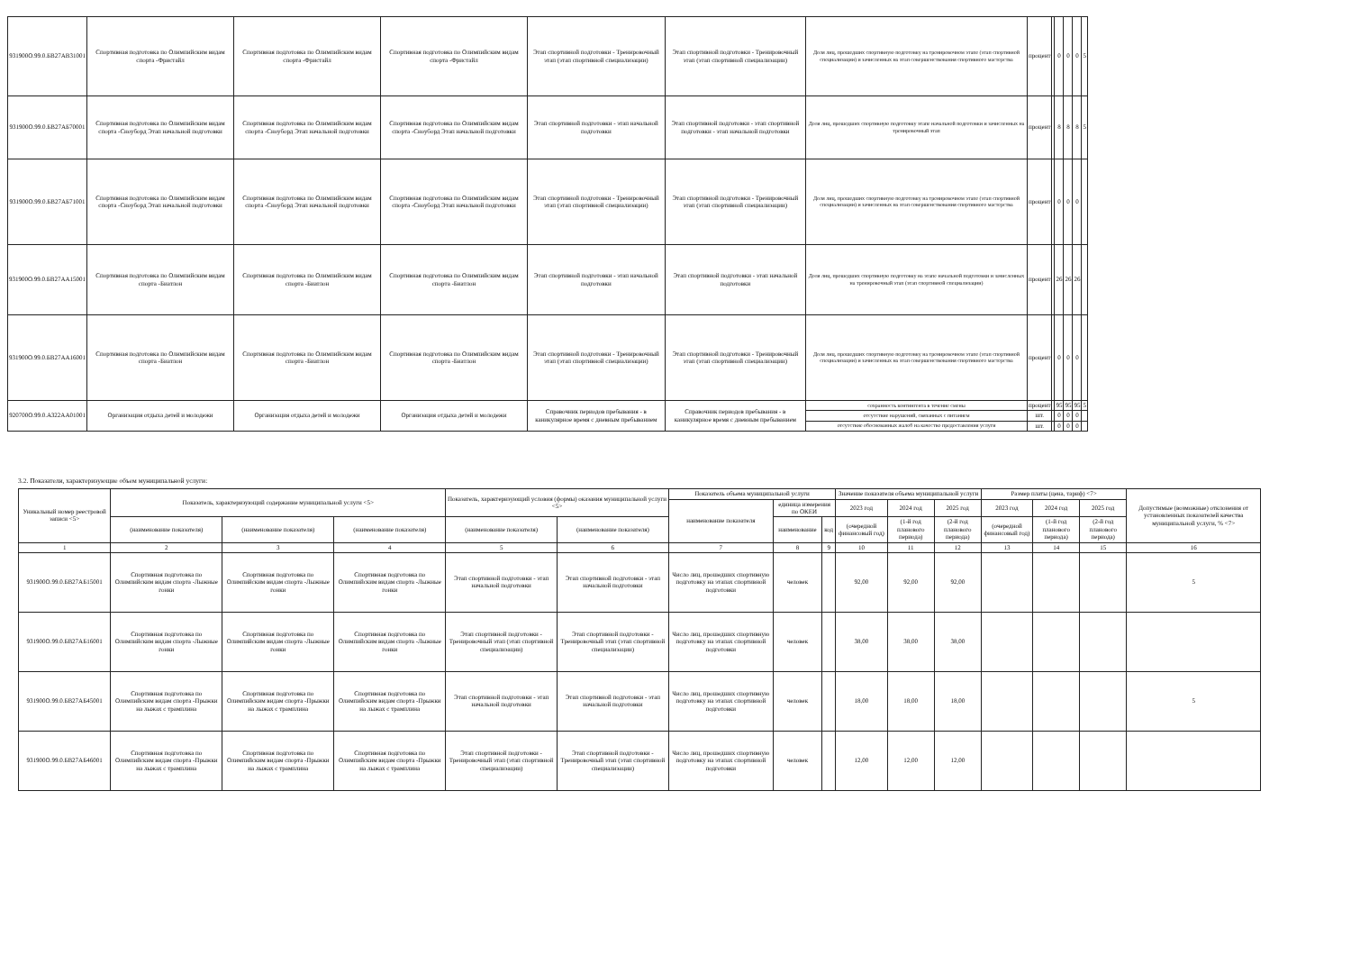| 931900О.99.0.БВ27АВ31001 | Спортивная подготовка по Олимпийским видам спорта -Фристайл | Спортивная подготовка по Олимпийским видам спорта -Фристайл | Спортивная подготовка по Олимпийским видам спорта -Фристайл | Этап спортивной подготовки - Тренировочный этап (этап спортивной специализации) | Этап спортивной подготовки - Тренировочный этап (этап спортивной специализации) | Доля лиц, прошедших спортивную подготовку на тренировочном этапе (этап спортивной специализации) и зачисленных на этап совершенствования спортивного мастерства | процент | | 0 | 0 | 0 | 5 |
| 931900О.99.0.БВ27АБ70001 | Спортивная подготовка по Олимпийским видам спорта -Сноуборд Этап начальной подготовки | Спортивная подготовка по Олимпийским видам спорта -Сноуборд Этап начальной подготовки | Спортивная подготовка по Олимпийским видам спорта -Сноуборд Этап начальной подготовки | Этап спортивной подготовки - этап начальной подготовки | Этап спортивной подготовки - этап спортивной подготовки - этап начальной подготовки | Доля лиц, прошедших спортивную подготовку этапе начальной подготовки и зачисленных на тренировочный этап | процент | | 8 | 8 | 8 | 5 |
| 931900О.99.0.БВ27АБ71001 | Спортивная подготовка по Олимпийским видам спорта -Сноуборд Этап начальной подготовки | Спортивная подготовка по Олимпийским видам спорта -Сноуборд Этап начальной подготовки | Спортивная подготовка по Олимпийским видам спорта -Сноуборд Этап начальной подготовки | Этап спортивной подготовки - Тренировочный этап (этап спортивной специализации) | Этап спортивной подготовки - Тренировочный этап (этап спортивной специализации) | Доля лиц, прошедших спортивную подготовку на тренировочном этапе (этап спортивной специализации) и зачисленных на этап совершенствования спортивного мастерства | процент | | 0 | 0 | 0 | |
| 931900О.99.0.БВ27АА15001 | Спортивная подготовка по Олимпийским видам спорта -Биатлон | Спортивная подготовка по Олимпийским видам спорта -Биатлон | Спортивная подготовка по Олимпийским видам спорта -Биатлон | Этап спортивной подготовки - этап начальной подготовки | Этап спортивной подготовки - этап начальной подготовки | Доля лиц, прошедших спортивную подготовку на этапе начальной подготовки и зачисленных на тренировочный этап (этап спортивной специализации) | процент | | 26 | 26 | 26 | |
| 931900О.99.0.БВ27АА16001 | Спортивная подготовка по Олимпийским видам спорта -Биатлон | Спортивная подготовка по Олимпийским видам спорта -Биатлон | Спортивная подготовка по Олимпийским видам спорта -Биатлон | Этап спортивной подготовки - Тренировочный этап (этап спортивной специализации) | Этап спортивной подготовки - Тренировочный этап (этап спортивной специализации) | Доля лиц, прошедших спортивную подготовку на тренировочном этапе (этап спортивной специализации) и зачисленных на этап совершенствования спортивного мастерства | процент | | 0 | 0 | 0 | |
| 920700О.99.0.АЗ22АА01001 | Организация отдыха детей и молодежи | Организация отдыха детей и молодежи | Организация отдыха детей и молодежи | Справочник периодов пребывания - в каникулярное время с дневным пребыванием | Справочник периодов пребывания - в каникулярное время с дневным пребыванием | сохранность контингента в течение смены | процент | | 95 | 95 | 95 | 5 |
| | | | | | | отсутствие нарушений, связанных с питанием | шт. | | 0 | 0 | 0 | |
| | | | | | | отсутствие обоснованных жалоб на качество предоставления услуги | шт. | | 0 | 0 | 0 | |
3.2. Показатели, характеризующие объем муниципальной услуги:
| Уникальный номер реестровой записи <5> | Показатель, характеризующий содержание муниципальной услуги <5> | | | Показатель, характеризующий условия (формы) оказания муниципальной услуги <5> | | Показатель объема муниципальной услуги | | | Значение показателя объема муниципальной услуги | | | Размер платы (цена, тариф) <7> | | | Допустимые (возможные) отклонения от установленных показателей качества муниципальной услуги, % <7> |
| --- | --- | --- | --- | --- | --- | --- | --- | --- | --- | --- | --- | --- | --- | --- | --- |
| | | | | | | наименование показателя | единица измерения по ОКЕИ | | 2023 год | 2024 год | 2025 год | 2023 год | 2024 год | 2025 год | |
| | (наименование показателя) | (наименование показателя) | (наименование показателя) | (наименование показателя) | (наименование показателя) | | наименование | код | (очередной финансовый год) | (1-й год планового периода) | (2-й год планового периода) | (очередной финансовый год) | (1-й год планового периода) | (2-й год планового периода) | |
| 1 | 2 | 3 | 4 | 5 | 6 | 7 | 8 | 9 | 10 | 11 | 12 | 13 | 14 | 15 | 16 |
| 931900О.99.0.БВ27АБ15001 | Спортивная подготовка по Олимпийским видам спорта -Лыжные гонки | Спортивная подготовка по Олимпийским видам спорта -Лыжные гонки | Спортивная подготовка по Олимпийским видам спорта -Лыжные гонки | Этап спортивной подготовки - этап начальной подготовки | Этап спортивной подготовки - этап начальной подготовки | Число лиц, прошедших спортивную подготовку на этапах спортивной подготовки | человек | | 92,00 | 92,00 | 92,00 | | | | 5 |
| 931900О.99.0.БВ27АБ16001 | Спортивная подготовка по Олимпийским видам спорта -Лыжные гонки | Спортивная подготовка по Олимпийским видам спорта -Лыжные гонки | Спортивная подготовка по Олимпийским видам спорта -Лыжные гонки | Этап спортивной подготовки - Тренировочный этап (этап спортивной специализации) | Этап спортивной подготовки - Тренировочный этап (этап спортивной специализации) | Число лиц, прошедших спортивную подготовку на этапах спортивной подготовки | человек | | 38,00 | 38,00 | 38,00 | | | | |
| 931900О.99.0.БВ27АБ45001 | Спортивная подготовка по Олимпийским видам спорта -Прыжки на лыжах с трамплина | Спортивная подготовка по Олимпийским видам спорта -Прыжки на лыжах с трамплина | Спортивная подготовка по Олимпийским видам спорта -Прыжки на лыжах с трамплина | Этап спортивной подготовки - этап начальной подготовки | Этап спортивной подготовки - этап начальной подготовки | Число лиц, прошедших спортивную подготовку на этапах спортивной подготовки | человек | | 18,00 | 18,00 | 18,00 | | | | 5 |
| 931900О.99.0.БВ27АБ46001 | Спортивная подготовка по Олимпийским видам спорта -Прыжки на лыжах с трамплина | Спортивная подготовка по Олимпийским видам спорта -Прыжки на лыжах с трамплина | Спортивная подготовка по Олимпийским видам спорта -Прыжки на лыжах с трамплина | Этап спортивной подготовки - Тренировочный этап (этап спортивной специализации) | Этап спортивной подготовки - Тренировочный этап (этап спортивной специализации) | Число лиц, прошедших спортивную подготовку на этапах спортивной подготовки | человек | | 12,00 | 12,00 | 12,00 | | | | |